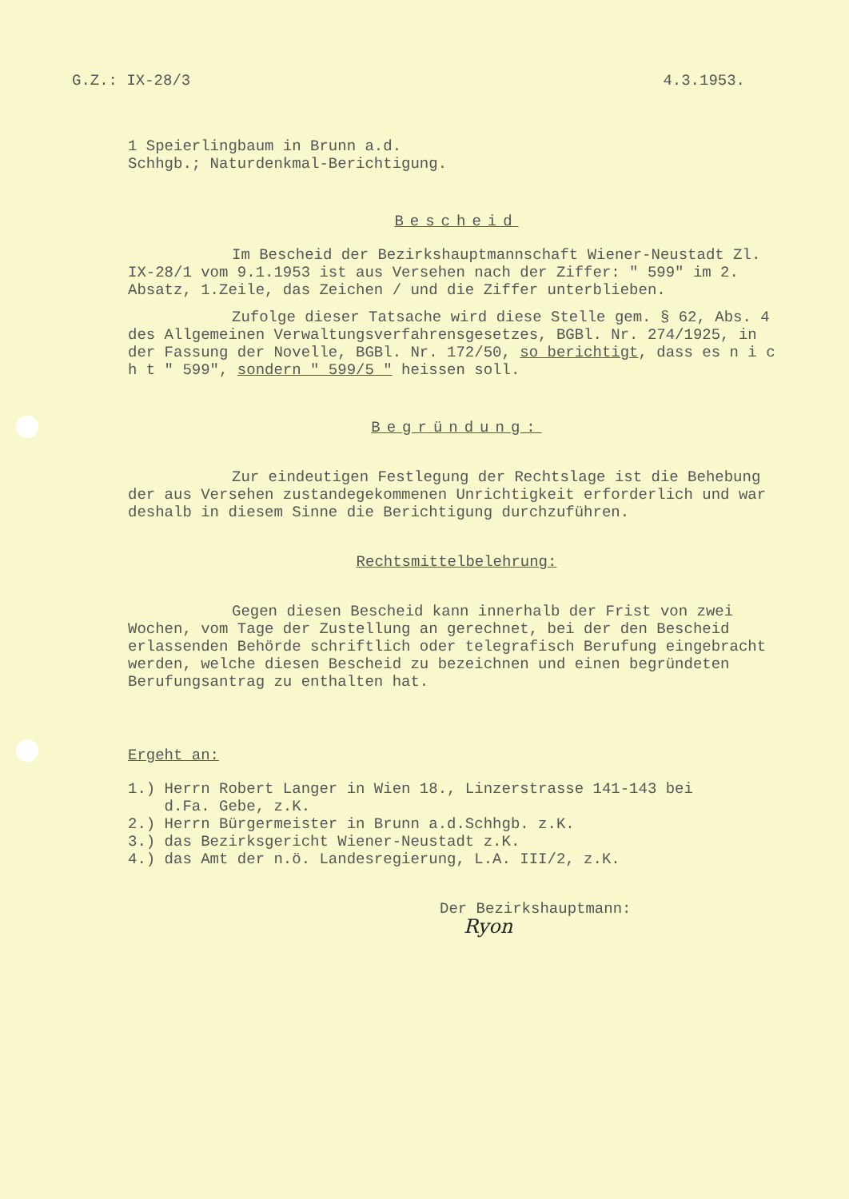G.Z.: IX-28/3 4.3.1953.
1 Speierlingbaum in Brunn a.d.
Schhgb.; Naturdenkmal-Berichtigung.
Bescheid
Im Bescheid der Bezirkshauptmannschaft Wiener-Neustadt Zl. IX-28/1 vom 9.1.1953 ist aus Versehen nach der Ziffer: " 599" im 2. Absatz, 1.Zeile, das Zeichen / und die Ziffer unterblieben.
Zufolge dieser Tatsache wird diese Stelle gem. § 62, Abs. 4 des Allgemeinen Verwaltungsverfahrensgesetzes, BGBl. Nr. 274/1925, in der Fassung der Novelle, BGBl. Nr. 172/50, so berichtigt, dass es n i c h t " 599", sondern " 599/5 " heissen soll.
Begründung:
Zur eindeutigen Festlegung der Rechtslage ist die Behebung der aus Versehen zustandegekommenen Unrichtigkeit erforderlich und war deshalb in diesem Sinne die Berichtigung durchzuführen.
Rechtsmittelbelehrung:
Gegen diesen Bescheid kann innerhalb der Frist von zwei Wochen, vom Tage der Zustellung an gerechnet, bei der den Bescheid erlassenden Behörde schriftlich oder telegrafisch Berufung eingebracht werden, welche diesen Bescheid zu bezeichnen und einen begründeten Berufungsantrag zu enthalten hat.
Ergeht an:
1.) Herrn Robert Langer in Wien 18., Linzerstrasse 141-143 bei
d.Fa. Gebe, z.K.
2.) Herrn Bürgermeister in Brunn a.d.Schhgb. z.K.
3.) das Bezirksgericht Wiener-Neustadt z.K.
4.) das Amt der n.ö. Landesregierung, L.A. III/2, z.K.
Der Bezirkshauptmann:
Ryon